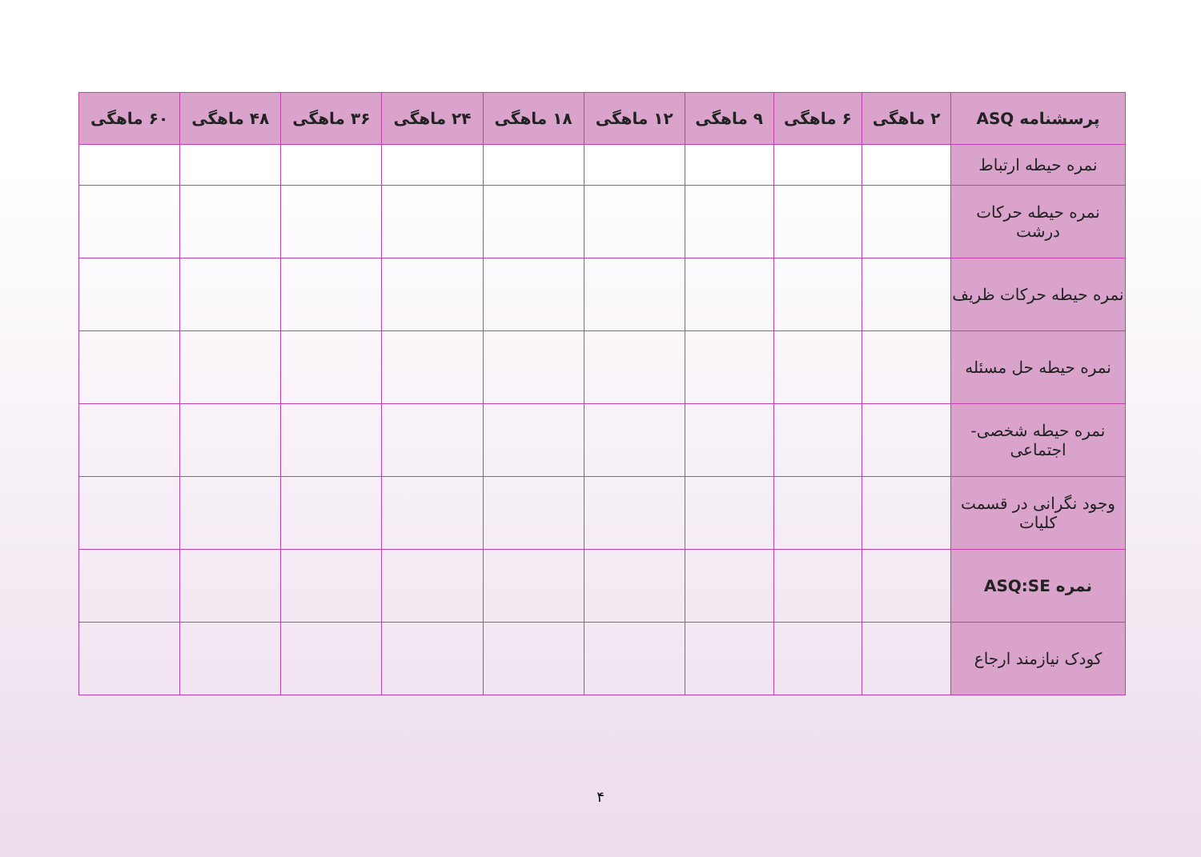| پرسشنامه ASQ | ۲ ماهگی | ۶ ماهگی | ۹ ماهگی | ۱۲ ماهگی | ۱۸ ماهگی | ۲۴ ماهگی | ۳۶ ماهگی | ۴۸ ماهگی | ۶۰ ماهگی |
| --- | --- | --- | --- | --- | --- | --- | --- | --- | --- |
| نمره حیطه ارتباط | | | | | | | | | |
| نمره حیطه حرکات درشت | | | | | | | | | |
| نمره حیطه حرکات ظریف | | | | | | | | | |
| نمره حیطه حل مسئله | | | | | | | | | |
| نمره حیطه شخصی-اجتماعی | | | | | | | | | |
| وجود نگرانی در قسمت کلیات | | | | | | | | | |
| نمره ASQ:SE | | | | | | | | | |
| کودک نیازمند ارجاع | | | | | | | | | |
۴